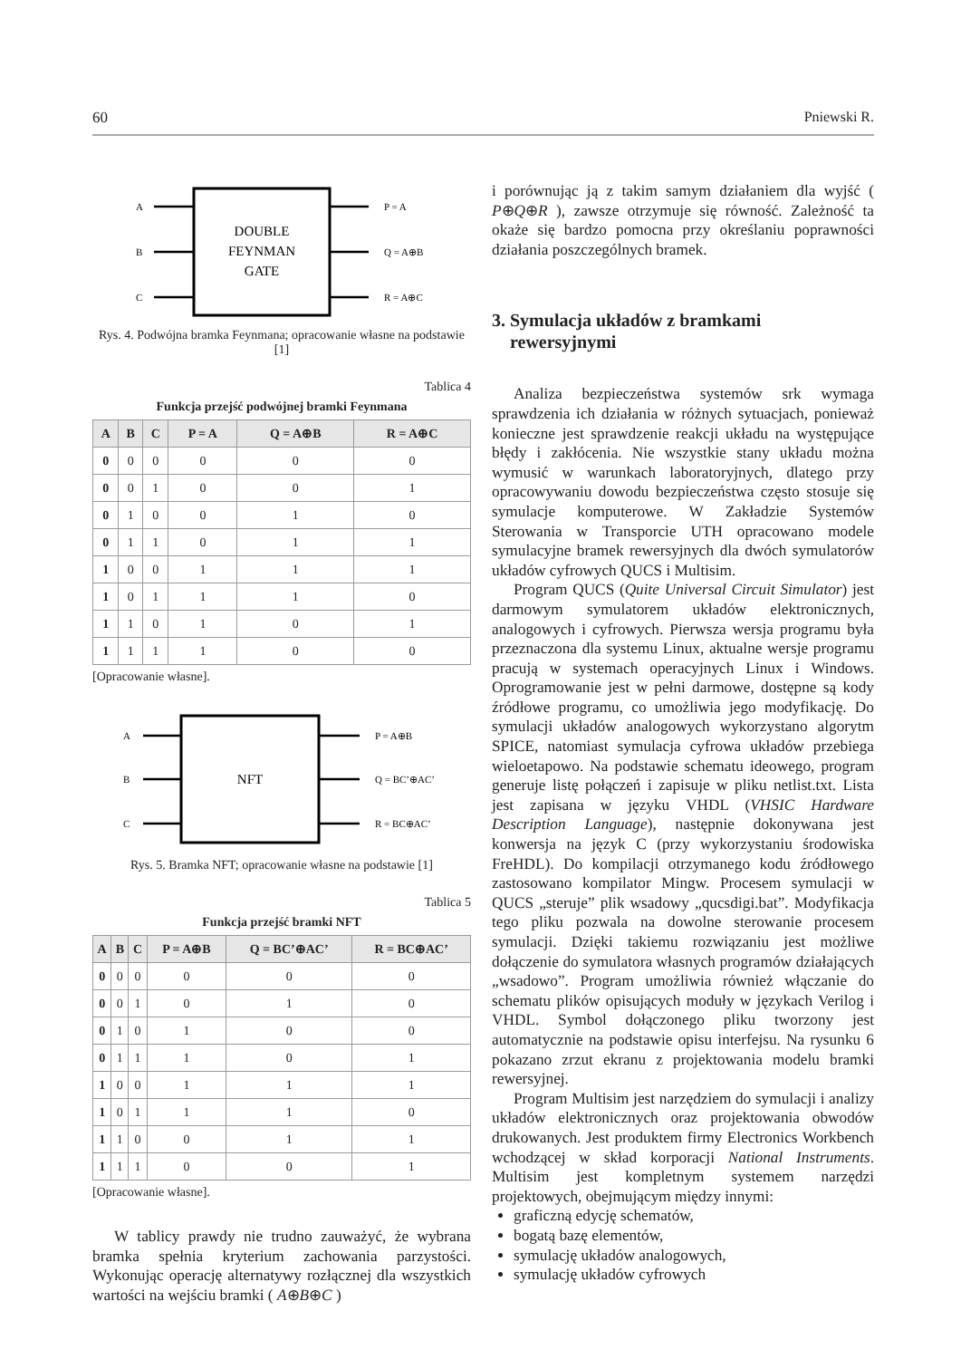60 Pniewski R.
A
B
C
P = A
Q = A⊕B
R = A⊕C
DOUBLE
FEYNMAN
GATE
Rys. 4. Podwójna bramka Feynmana; opracowanie własne na podstawie [1]
Tablica 4
Funkcja przejść podwójnej bramki Feynmana
| A | B | C | P = A | Q = A⊕B | R = A⊕C |
| --- | --- | --- | --- | --- | --- |
| 0 | 0 | 0 | 0 | 0 | 0 |
| 0 | 0 | 1 | 0 | 0 | 1 |
| 0 | 1 | 0 | 0 | 1 | 0 |
| 0 | 1 | 1 | 0 | 1 | 1 |
| 1 | 0 | 0 | 1 | 1 | 1 |
| 1 | 0 | 1 | 1 | 1 | 0 |
| 1 | 1 | 0 | 1 | 0 | 1 |
| 1 | 1 | 1 | 1 | 0 | 0 |
[Opracowanie własne].
A
B
C
P = A⊕B
Q = BC’⊕AC’
R = BC⊕AC’
NFT
Rys. 5. Bramka NFT; opracowanie własne na podstawie [1]
Tablica 5
Funkcja przejść bramki NFT
| A | B | C | P = A⊕B | Q = BC’⊕AC’ | R = BC⊕AC’ |
| --- | --- | --- | --- | --- | --- |
| 0 | 0 | 0 | 0 | 0 | 0 |
| 0 | 0 | 1 | 0 | 1 | 0 |
| 0 | 1 | 0 | 1 | 0 | 0 |
| 0 | 1 | 1 | 1 | 0 | 1 |
| 1 | 0 | 0 | 1 | 1 | 1 |
| 1 | 0 | 1 | 1 | 1 | 0 |
| 1 | 1 | 0 | 0 | 1 | 1 |
| 1 | 1 | 1 | 0 | 0 | 1 |
[Opracowanie własne].
W tablicy prawdy nie trudno zauważyć, że wybrana bramka spełnia kryterium zachowania parzystości. Wykonując operację alternatywy rozłącznej dla wszystkich wartości na wejściu bramki ( A⊕B⊕C )
i porównując ją z takim samym działaniem dla wyjść ( P⊕Q⊕R ), zawsze otrzymuje się równość. Zależność ta okaże się bardzo pomocna przy określaniu poprawności działania poszczególnych bramek.
3. Symulacja układów z bramkami
rewersyjnymi
Analiza bezpieczeństwa systemów srk wymaga sprawdzenia ich działania w różnych sytuacjach, ponieważ konieczne jest sprawdzenie reakcji układu na występujące błędy i zakłócenia. Nie wszystkie stany układu można wymusić w warunkach laboratoryjnych, dlatego przy opracowywaniu dowodu bezpieczeństwa często stosuje się symulacje komputerowe. W Zakładzie Systemów Sterowania w Transporcie UTH opracowano modele symulacyjne bramek rewersyjnych dla dwóch symulatorów układów cyfrowych QUCS i Multisim.
Program QUCS (Quite Universal Circuit Simulator) jest darmowym symulatorem układów elektronicznych, analogowych i cyfrowych. Pierwsza wersja programu była przeznaczona dla systemu Linux, aktualne wersje programu pracują w systemach operacyjnych Linux i Windows. Oprogramowanie jest w pełni darmowe, dostępne są kody źródłowe programu, co umożliwia jego modyfikację. Do symulacji układów analogowych wykorzystano algorytm SPICE, natomiast symulacja cyfrowa układów przebiega wieloetapowo. Na podstawie schematu ideowego, program generuje listę połączeń i zapisuje w pliku netlist.txt. Lista jest zapisana w języku VHDL (VHSIC Hardware Description Language), następnie dokonywana jest konwersja na język C (przy wykorzystaniu środowiska FreHDL). Do kompilacji otrzymanego kodu źródłowego zastosowano kompilator Mingw. Procesem symulacji w QUCS „steruje” plik wsadowy „qucsdigi.bat”. Modyfikacja tego pliku pozwala na dowolne sterowanie procesem symulacji. Dzięki takiemu rozwiązaniu jest możliwe dołączenie do symulatora własnych programów działających „wsadowo”. Program umożliwia również włączanie do schematu plików opisujących moduły w językach Verilog i VHDL. Symbol dołączonego pliku tworzony jest automatycznie na podstawie opisu interfejsu. Na rysunku 6 pokazano zrzut ekranu z projektowania modelu bramki rewersyjnej.
Program Multisim jest narzędziem do symulacji i analizy układów elektronicznych oraz projektowania obwodów drukowanych. Jest produktem firmy Electronics Workbench wchodzącej w skład korporacji National Instruments. Multisim jest kompletnym systemem narzędzi projektowych, obejmującym między innymi:
graficzną edycję schematów,
bogatą bazę elementów,
symulację układów analogowych,
symulację układów cyfrowych